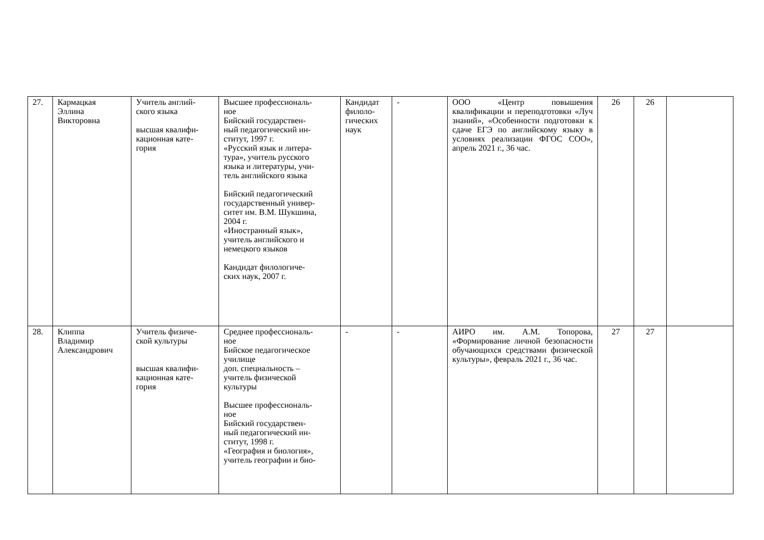| 27. | Кармацкая Эллина Викторовна | Учитель англий- ского языка высшая квалифи- кационная кате- гория | Высшее профессиональ- ное Бийский государствен- ный педагогический ин- ститут, 1997 г. «Русский язык и литера- тура», учитель русского языка и литературы, учи- тель английского языка Бийский педагогический государственный универ- ситет им. В.М. Шукшина, 2004 г. «Иностранный язык», учитель английского и немецкого языков Кандидат филологиче- ских наук, 2007 г. | Кандидат филоло- гических наук | - | ООО «Центр повышения квалификации и переподготовки «Луч знаний», «Особенности подготовки к сдаче ЕГЭ по английскому языку в условиях реализации ФГОС СОО», апрель 2021 г., 36 час. | 26 | 26 | |
| 28. | Клиппа Владимир Александрович | Учитель физиче- ской культуры высшая квалифи- кационная кате- гория | Среднее профессиональ- ное Бийское педагогическое училище доп. специальность – учитель физической культуры Высшее профессиональ- ное Бийский государствен- ный педагогический ин- ститут, 1998 г. «География и биология», учитель географии и био- | - | - | АИРО им. А.М. Топорова, «Формирование личной безопасности обучающихся средствами физической культуры», февраль 2021 г., 36 час. | 27 | 27 | |